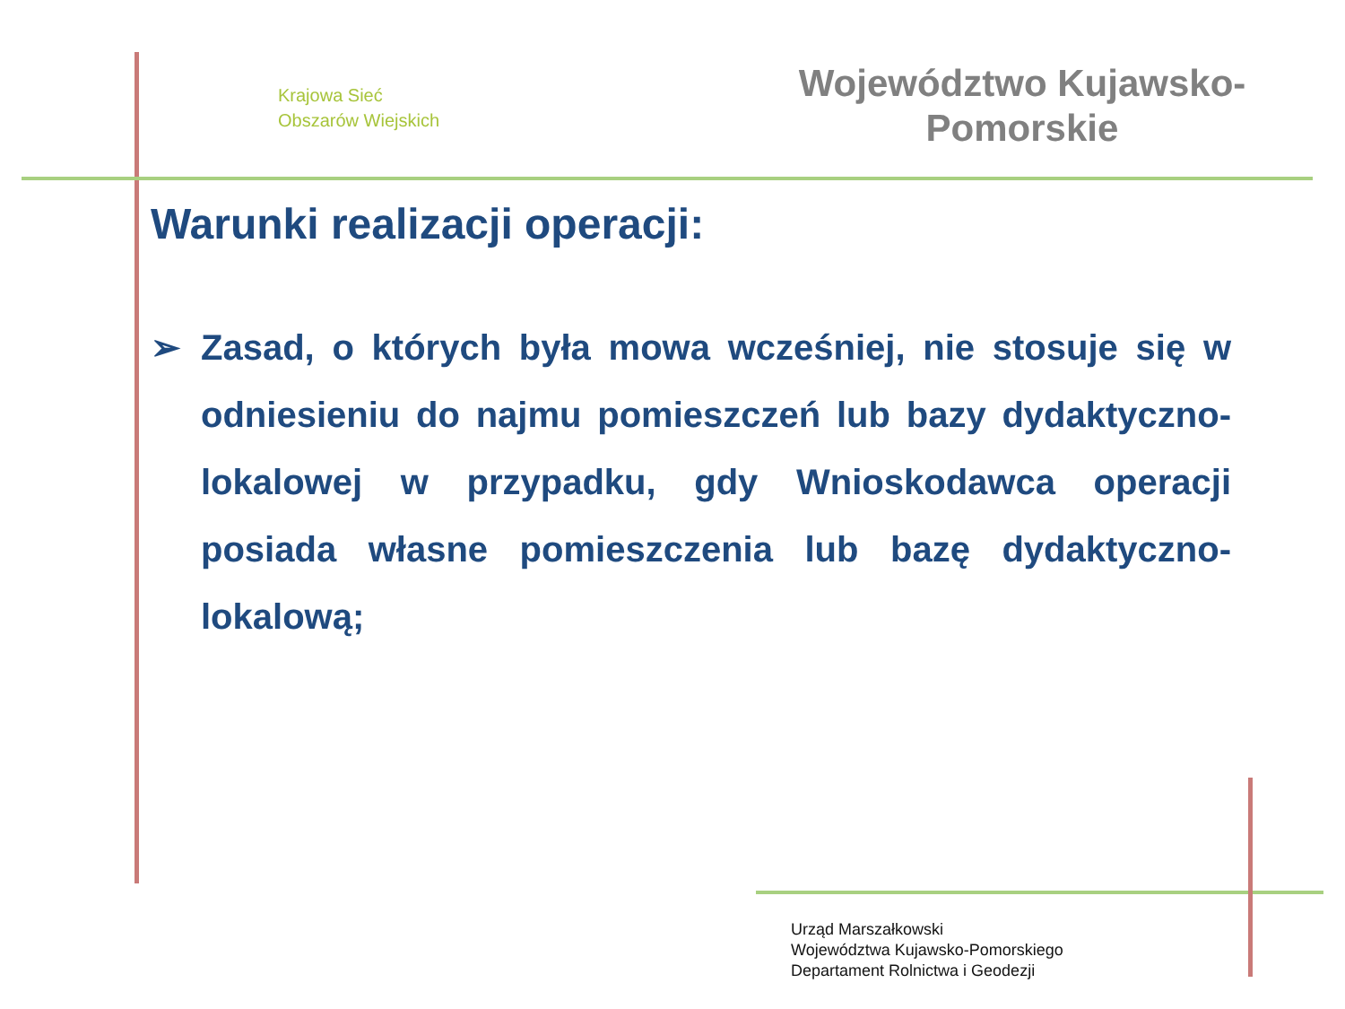Krajowa Sieć
Obszarów Wiejskich
Województwo Kujawsko-
Pomorskie
Warunki realizacji operacji:
➢ Zasad, o których była mowa wcześniej, nie stosuje się w odniesieniu do najmu pomieszczeń lub bazy dydaktyczno-lokalowej w przypadku, gdy Wnioskodawca operacji posiada własne pomieszczenia lub bazę dydaktyczno-lokalową;
Urząd Marszałkowski
Województwa Kujawsko-Pomorskiego
Departament Rolnictwa i Geodezji